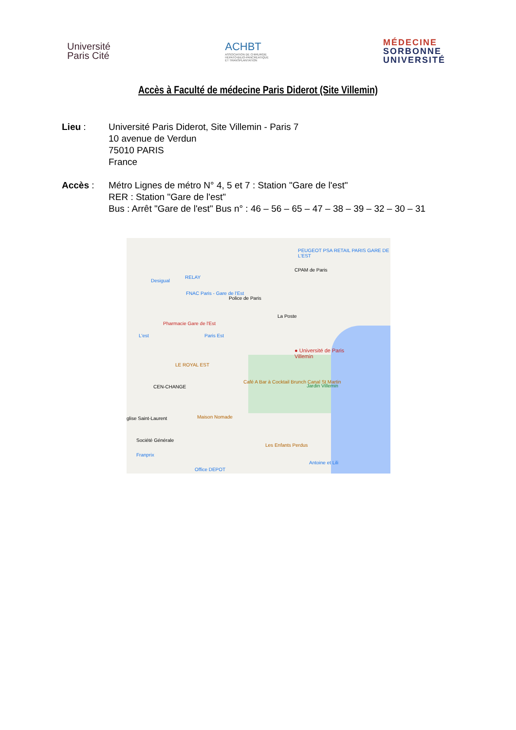Université
Paris Cité
ACHBT
ASSOCIATION DE CHIRURGIE
HEPATO-BILIO-PANCREATIQUE
ET TRANSPLANTATION
MÉDECINE
SORBONNE
UNIVERSITÉ
Accès à Faculté de médecine Paris Diderot (Site Villemin)
Lieu : Université Paris Diderot, Site Villemin - Paris 7
10 avenue de Verdun
75010 PARIS
France
Accès : Métro Lignes de métro N° 4, 5 et 7 : Station "Gare de l'est"
RER : Station "Gare de l'est"
Bus : Arrêt "Gare de l'est" Bus n° : 46 – 56 – 65 – 47 – 38 – 39 – 32 – 30 – 31
PEUGEOT PSA RETAIL PARIS GARE DE L'EST
CPAM de Paris
RELAY
Desigual
FNAC Paris - Gare de l'Est
Police de Paris
La Poste
Pharmacie Gare de l'Est
L'est Paris Est
● Université de Paris
Villemin
LE ROYAL EST
Café A Bar à Cocktail Brunch Canal St Martin
Jardin Villemin
CEN-CHANGE
glise Saint-Laurent Maison Nomade
Société Générale
Les Enfants Perdus
Franprix
Antoine et Lili
Office DEPOT